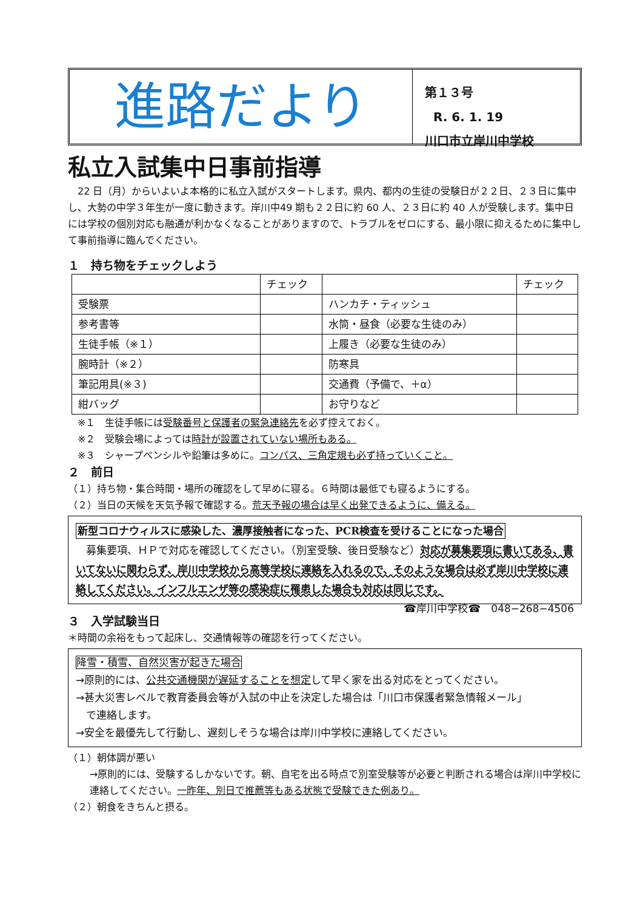進路だより
第１３号
R. 6. 1. 19
川口市立岸川中学校
私立入試集中日事前指導
　22 日（月）からいよいよ本格的に私立入試がスタートします。県内、都内の生徒の受験日が２２日、２３日に集中し、大勢の中学３年生が一度に動きます。岸川中49 期も２２日に約 60 人、２３日に約 40 人が受験します。集中日には学校の個別対応も融通が利かなくなることがありますので、トラブルをゼロにする、最小限に抑えるために集中して事前指導に臨んでください。
１　持ち物をチェックしよう
| | チェック | | チェック |
| --- | --- | --- | --- |
| 受験票 | | ハンカチ・ティッシュ | |
| 参考書等 | | 水筒・昼食（必要な生徒のみ） | |
| 生徒手帳（※１） | | 上履き（必要な生徒のみ） | |
| 腕時計（※２） | | 防寒具 | |
| 筆記用具(※３) | | 交通費（予備で、＋α） | |
| 紺バッグ | | お守りなど | |
　※１　生徒手帳には受験番号と保護者の緊急連絡先を必ず控えておく。
　※２　受験会場によっては時計が設置されていない場所もある。
　※３　シャープペンシルや鉛筆は多めに。コンパス、三角定規も必ず持っていくこと。
２　前日
（１）持ち物・集合時間・場所の確認をして早めに寝る。６時間は最低でも寝るようにする。
（２）当日の天候を天気予報で確認する。荒天予報の場合は早く出発できるように、備える。
新型コロナウィルスに感染した、濃厚接触者になった、PCR検査を受けることになった場合
　募集要項、ＨＰで対応を確認してください。（別室受験、後日受験など）対応が募集要項に書いてある、書いてないに関わらず、岸川中学校から高等学校に連絡を入れるので、そのような場合は必ず岸川中学校に連絡してください。インフルエンザ等の感染症に罹患した場合も対応は同じです。 ☎岸川中学校☎　048−268−4506
３　入学試験当日
＊時間の余裕をもって起床し、交通情報等の確認を行ってください。
降雪・積雪、自然災害が起きた場合
→原則的には、公共交通機関が遅延することを想定して早く家を出る対応をとってください。
→甚大災害レベルで教育委員会等が入試の中止を決定した場合は「川口市保護者緊急情報メール」
　で連絡します。
→安全を最優先して行動し、遅刻しそうな場合は岸川中学校に連絡してください。
（１）朝体調が悪い
→原則的には、受験するしかないです。朝、自宅を出る時点で別室受験等が必要と判断される場合は岸川中学校に連絡してください。一昨年、別日で推薦等もある状態で受験できた例あり。
（２）朝食をきちんと摂る。